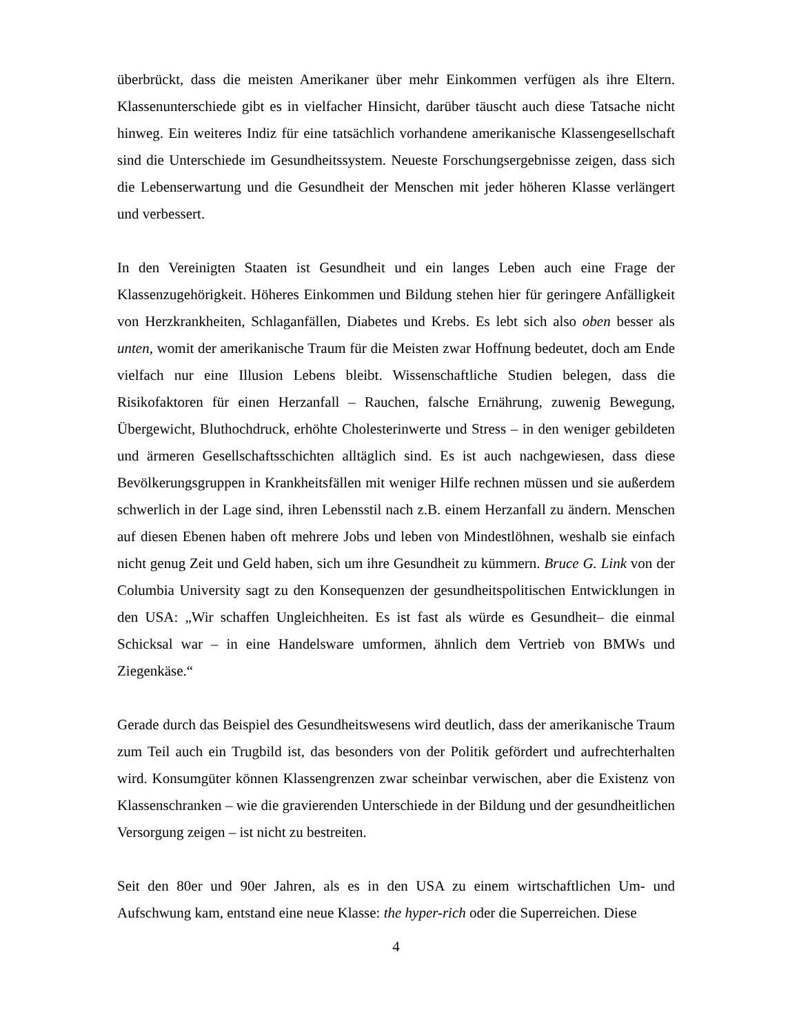überbrückt, dass die meisten Amerikaner über mehr Einkommen verfügen als ihre Eltern. Klassenunterschiede gibt es in vielfacher Hinsicht, darüber täuscht auch diese Tatsache nicht hinweg. Ein weiteres Indiz für eine tatsächlich vorhandene amerikanische Klassengesellschaft sind die Unterschiede im Gesundheitssystem. Neueste Forschungsergebnisse zeigen, dass sich die Lebenserwartung und die Gesundheit der Menschen mit jeder höheren Klasse verlängert und verbessert.
In den Vereinigten Staaten ist Gesundheit und ein langes Leben auch eine Frage der Klassenzugehörigkeit. Höheres Einkommen und Bildung stehen hier für geringere Anfälligkeit von Herzkrankheiten, Schlaganfällen, Diabetes und Krebs. Es lebt sich also oben besser als unten, womit der amerikanische Traum für die Meisten zwar Hoffnung bedeutet, doch am Ende vielfach nur eine Illusion Lebens bleibt. Wissenschaftliche Studien belegen, dass die Risikofaktoren für einen Herzanfall – Rauchen, falsche Ernährung, zuwenig Bewegung, Übergewicht, Bluthochdruck, erhöhte Cholesterinwerte und Stress – in den weniger gebildeten und ärmeren Gesellschaftsschichten alltäglich sind. Es ist auch nachgewiesen, dass diese Bevölkerungsgruppen in Krankheitsfällen mit weniger Hilfe rechnen müssen und sie außerdem schwerlich in der Lage sind, ihren Lebensstil nach z.B. einem Herzanfall zu ändern. Menschen auf diesen Ebenen haben oft mehrere Jobs und leben von Mindestlöhnen, weshalb sie einfach nicht genug Zeit und Geld haben, sich um ihre Gesundheit zu kümmern. Bruce G. Link von der Columbia University sagt zu den Konsequenzen der gesundheitspolitischen Entwicklungen in den USA: „Wir schaffen Ungleichheiten. Es ist fast als würde es Gesundheit– die einmal Schicksal war – in eine Handelsware umformen, ähnlich dem Vertrieb von BMWs und Ziegenkäse.“
Gerade durch das Beispiel des Gesundheitswesens wird deutlich, dass der amerikanische Traum zum Teil auch ein Trugbild ist, das besonders von der Politik gefördert und aufrechterhalten wird. Konsumgüter können Klassengrenzen zwar scheinbar verwischen, aber die Existenz von Klassenschranken – wie die gravierenden Unterschiede in der Bildung und der gesundheitlichen Versorgung zeigen – ist nicht zu bestreiten.
Seit den 80er und 90er Jahren, als es in den USA zu einem wirtschaftlichen Um- und Aufschwung kam, entstand eine neue Klasse: the hyper-rich oder die Superreichen. Diese
4